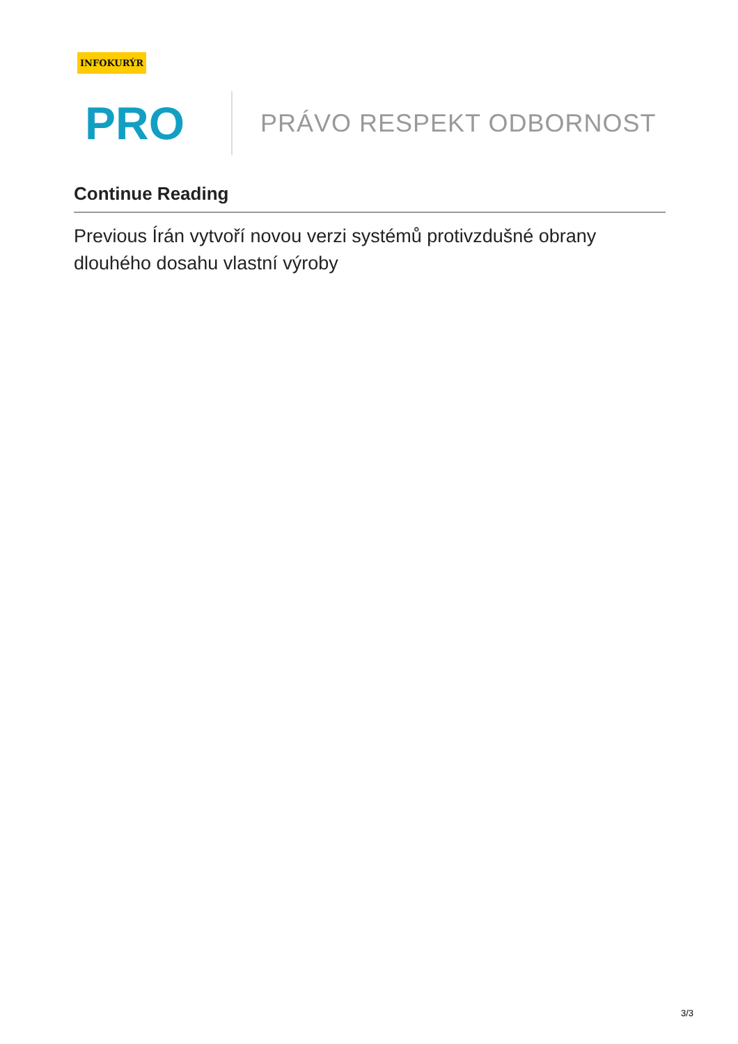INFOKURÝR
PRO
PRÁVO RESPEKT ODBORNOST
Continue Reading
Previous Írán vytvoří novou verzi systémů protivzdušné obrany dlouhého dosahu vlastní výroby
3/3